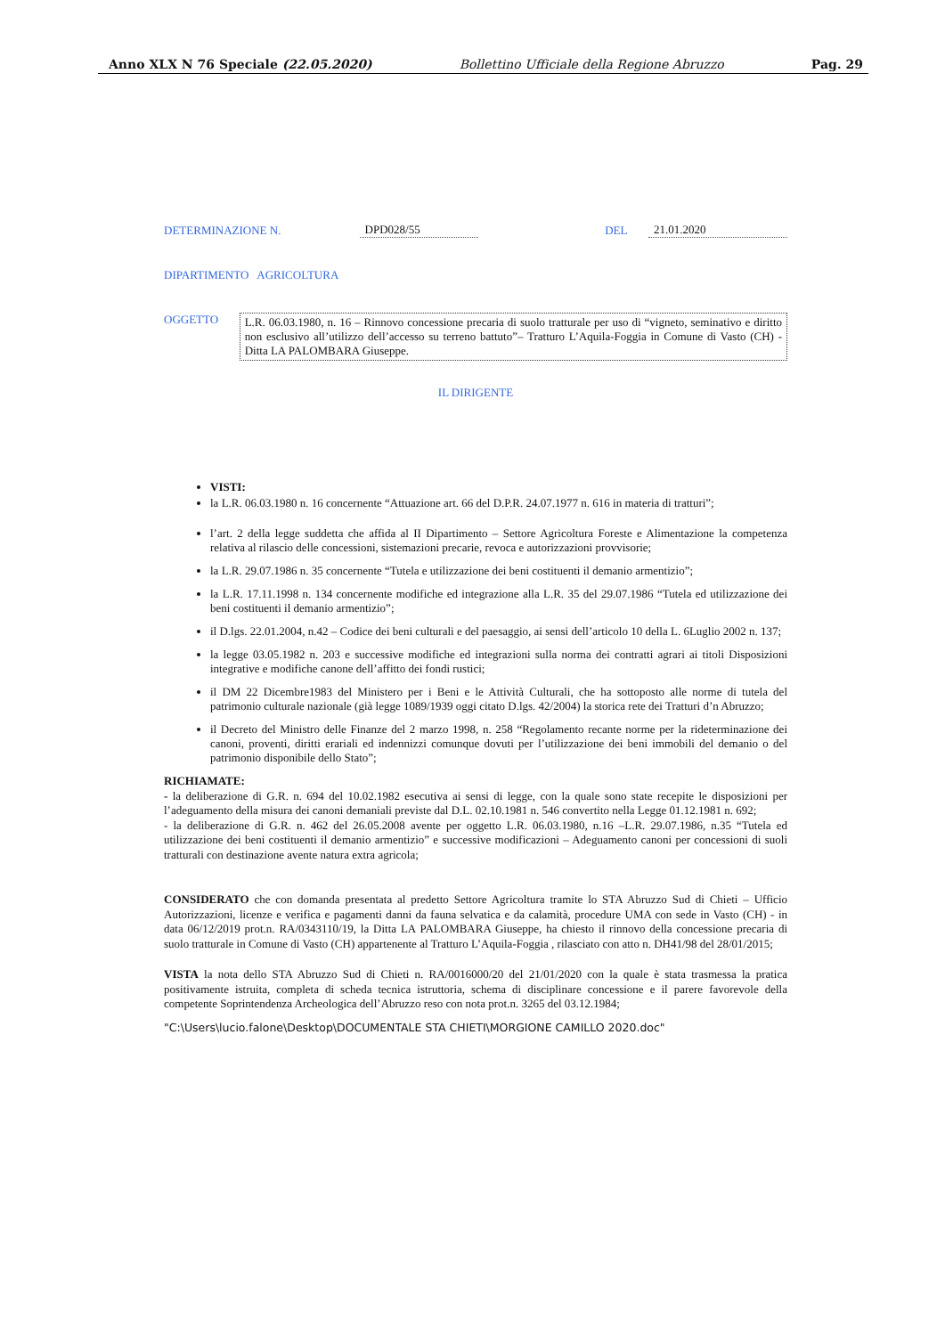Anno XLX N 76 Speciale (22.05.2020) Bollettino Ufficiale della Regione Abruzzo Pag. 29
DETERMINAZIONE N. DPD028/55 DEL 21.01.2020
DIPARTIMENTO AGRICOLTURA
OGGETTO
L.R. 06.03.1980, n. 16 – Rinnovo concessione precaria di suolo tratturale per uso di “vigneto, seminativo e diritto non esclusivo all’utilizzo dell’accesso su terreno battuto”– Tratturo L’Aquila-Foggia in Comune di Vasto (CH) - Ditta LA PALOMBARA Giuseppe.
IL DIRIGENTE
VISTI:
la L.R. 06.03.1980 n. 16 concernente “Attuazione art. 66 del D.P.R. 24.07.1977 n. 616 in materia di tratturi”;
l’art. 2 della legge suddetta che affida al II Dipartimento – Settore Agricoltura Foreste e Alimentazione la competenza relativa al rilascio delle concessioni, sistemazioni precarie, revoca e autorizzazioni provvisorie;
la L.R. 29.07.1986 n. 35 concernente “Tutela e utilizzazione dei beni costituenti il demanio armentizio”;
la L.R. 17.11.1998 n. 134 concernente modifiche ed integrazione alla L.R. 35 del 29.07.1986 “Tutela ed utilizzazione dei beni costituenti il demanio armentizio”;
il D.lgs. 22.01.2004, n.42 – Codice dei beni culturali e del paesaggio, ai sensi dell’articolo 10 della L. 6Luglio 2002 n. 137;
la legge 03.05.1982 n. 203 e successive modifiche ed integrazioni sulla norma dei contratti agrari ai titoli Disposizioni integrative e modifiche canone dell’affitto dei fondi rustici;
il DM 22 Dicembre1983 del Ministero per i Beni e le Attività Culturali, che ha sottoposto alle norme di tutela del patrimonio culturale nazionale (già legge 1089/1939 oggi citato D.lgs. 42/2004) la storica rete dei Tratturi d’n Abruzzo;
il Decreto del Ministro delle Finanze del 2 marzo 1998, n. 258 “Regolamento recante norme per la rideterminazione dei canoni, proventi, diritti erariali ed indennizzi comunque dovuti per l’utilizzazione dei beni immobili del demanio o del patrimonio disponibile dello Stato”;
RICHIAMATE:
- la deliberazione di G.R. n. 694 del 10.02.1982 esecutiva ai sensi di legge, con la quale sono state recepite le disposizioni per l’adeguamento della misura dei canoni demaniali previste dal D.L. 02.10.1981 n. 546 convertito nella Legge 01.12.1981 n. 692;
- la deliberazione di G.R. n. 462 del 26.05.2008 avente per oggetto L.R. 06.03.1980, n.16 –L.R. 29.07.1986, n.35 “Tutela ed utilizzazione dei beni costituenti il demanio armentizio” e successive modificazioni – Adeguamento canoni per concessioni di suoli tratturali con destinazione avente natura extra agricola;
CONSIDERATO che con domanda presentata al predetto Settore Agricoltura tramite lo STA Abruzzo Sud di Chieti – Ufficio Autorizzazioni, licenze e verifica e pagamenti danni da fauna selvatica e da calamità, procedure UMA con sede in Vasto (CH) - in data 06/12/2019 prot.n. RA/0343110/19, la Ditta LA PALOMBARA Giuseppe, ha chiesto il rinnovo della concessione precaria di suolo tratturale in Comune di Vasto (CH) appartenente al Tratturo L’Aquila-Foggia , rilasciato con atto n. DH41/98 del 28/01/2015;
VISTA la nota dello STA Abruzzo Sud di Chieti n. RA/0016000/20 del 21/01/2020 con la quale è stata trasmessa la pratica positivamente istruita, completa di scheda tecnica istruttoria, schema di disciplinare concessione e il parere favorevole della competente Soprintendenza Archeologica dell’Abruzzo reso con nota prot.n. 3265 del 03.12.1984;
"C:\Users\lucio.falone\Desktop\DOCUMENTALE STA CHIETI\MORGIONE CAMILLO 2020.doc"